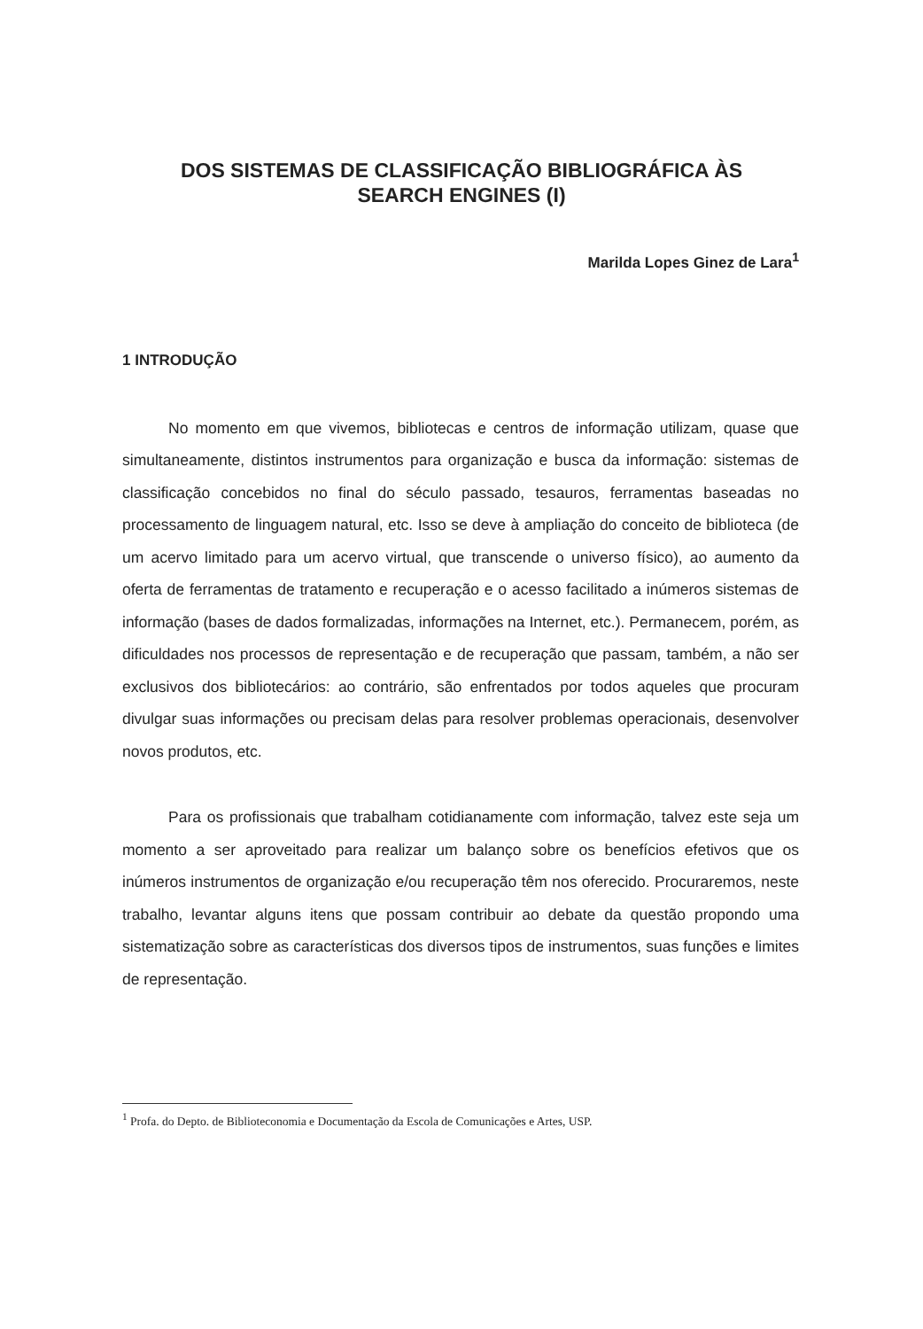DOS SISTEMAS DE CLASSIFICAÇÃO BIBLIOGRÁFICA ÀS
SEARCH ENGINES (I)
Marilda Lopes Ginez de Lara<sup>1</sup>
1 INTRODUÇÃO
No momento em que vivemos, bibliotecas e centros de informação utilizam, quase que simultaneamente, distintos instrumentos para organização e busca da informação: sistemas de classificação concebidos no final do século passado, tesauros, ferramentas baseadas no processamento de linguagem natural, etc. Isso se deve à ampliação do conceito de biblioteca (de um acervo limitado para um acervo virtual, que transcende o universo físico), ao aumento da oferta de ferramentas de tratamento e recuperação e o acesso facilitado a inúmeros sistemas de informação (bases de dados formalizadas, informações na Internet, etc.). Permanecem, porém, as dificuldades nos processos de representação e de recuperação que passam, também, a não ser exclusivos dos bibliotecários: ao contrário, são enfrentados por todos aqueles que procuram divulgar suas informações ou precisam delas para resolver problemas operacionais, desenvolver novos produtos, etc.
Para os profissionais que trabalham cotidianamente com informação, talvez este seja um momento a ser aproveitado para realizar um balanço sobre os benefícios efetivos que os inúmeros instrumentos de organização e/ou recuperação têm nos oferecido. Procuraremos, neste trabalho, levantar alguns itens que possam contribuir ao debate da questão propondo uma sistematização sobre as características dos diversos tipos de instrumentos, suas funções e limites de representação.
<sup>1</sup> Profa. do Depto. de Biblioteconomia e Documentação da Escola de Comunicações e Artes, USP.